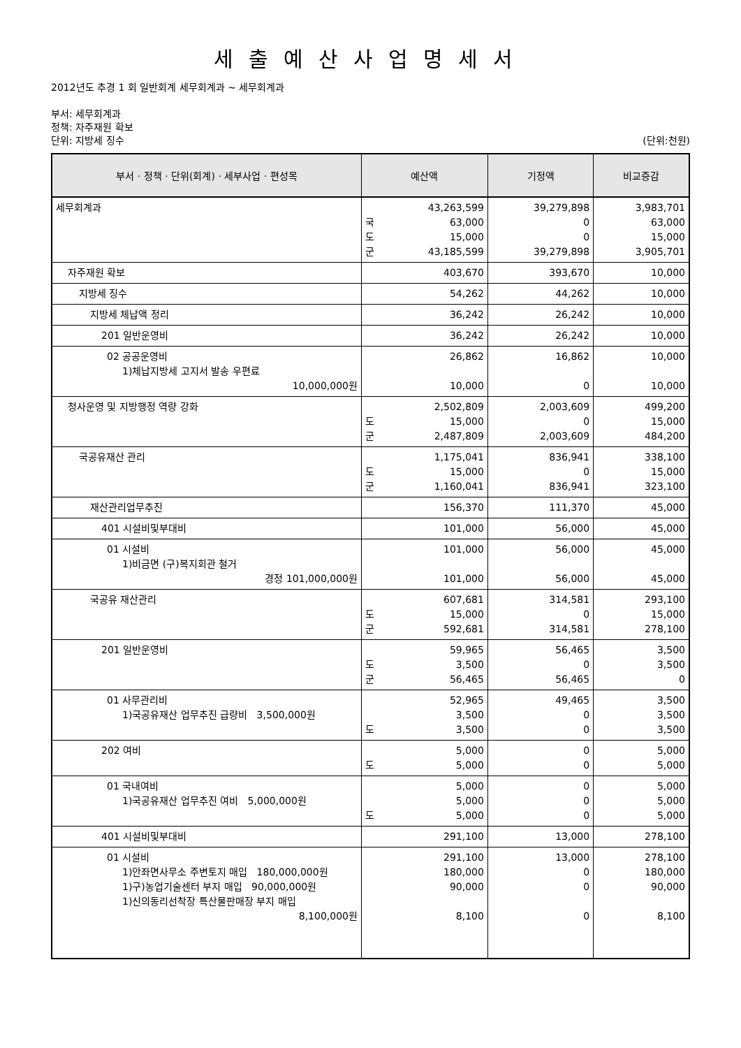세출예산사업명세서
2012년도 추경 1 회 일반회계 세무회계과 ~ 세무회계과
부서: 세무회계과
정책: 자주재원 확보
단위: 지방세 징수 (단위:천원)
| 부서 · 정책 · 단위(회계) · 세부사업 · 편성목 | 예산액 | | 기정액 | 비교증감 |
| --- | --- | --- | --- | --- |
| 세무회계과 | 국 도 군 | 43,263,599 63,000 15,000 43,185,599 | 39,279,898 0 0 39,279,898 | 3,983,701 63,000 15,000 3,905,701 |
| 자주재원 확보 | | 403,670 | 393,670 | 10,000 |
| 지방세 징수 | | 54,262 | 44,262 | 10,000 |
| 지방세 체납액 정리 | | 36,242 | 26,242 | 10,000 |
| 201 일반운영비 | | 36,242 | 26,242 | 10,000 |
| 02 공공운영비 1)체납지방세 고지서 발송 우편료 10,000,000원 | | 26,862 10,000 | 16,862 0 | 10,000 10,000 |
| 청사운영 및 지방행정 역량 강화 | 도 군 | 2,502,809 15,000 2,487,809 | 2,003,609 0 2,003,609 | 499,200 15,000 484,200 |
| 국공유재산 관리 | 도 군 | 1,175,041 15,000 1,160,041 | 836,941 0 836,941 | 338,100 15,000 323,100 |
| 재산관리업무추진 | | 156,370 | 111,370 | 45,000 |
| 401 시설비및부대비 | | 101,000 | 56,000 | 45,000 |
| 01 시설비 1)비금면 (구)복지회관 철거 경정 101,000,000원 | | 101,000 101,000 | 56,000 56,000 | 45,000 45,000 |
| 국공유 재산관리 | 도 군 | 607,681 15,000 592,681 | 314,581 0 314,581 | 293,100 15,000 278,100 |
| 201 일반운영비 | 도 군 | 59,965 3,500 56,465 | 56,465 0 56,465 | 3,500 3,500 0 |
| 01 사무관리비 1)국공유재산 업무추진 급량비 3,500,000원 | 도 | 52,965 3,500 3,500 | 49,465 0 0 | 3,500 3,500 3,500 |
| 202 여비 | 도 | 5,000 5,000 | 0 0 | 5,000 5,000 |
| 01 국내여비 1)국공유재산 업무추진 여비 5,000,000원 | 도 | 5,000 5,000 5,000 | 0 0 0 | 5,000 5,000 5,000 |
| 401 시설비및부대비 | | 291,100 | 13,000 | 278,100 |
| 01 시설비 1)안좌면사무소 주변토지 매입 180,000,000원 1)구)농업기술센터 부지 매입 90,000,000원 1)신의동리선착장 특산물판매장 부지 매입 8,100,000원 | | 291,100 180,000 90,000 8,100 | 13,000 0 0 0 | 278,100 180,000 90,000 8,100 |